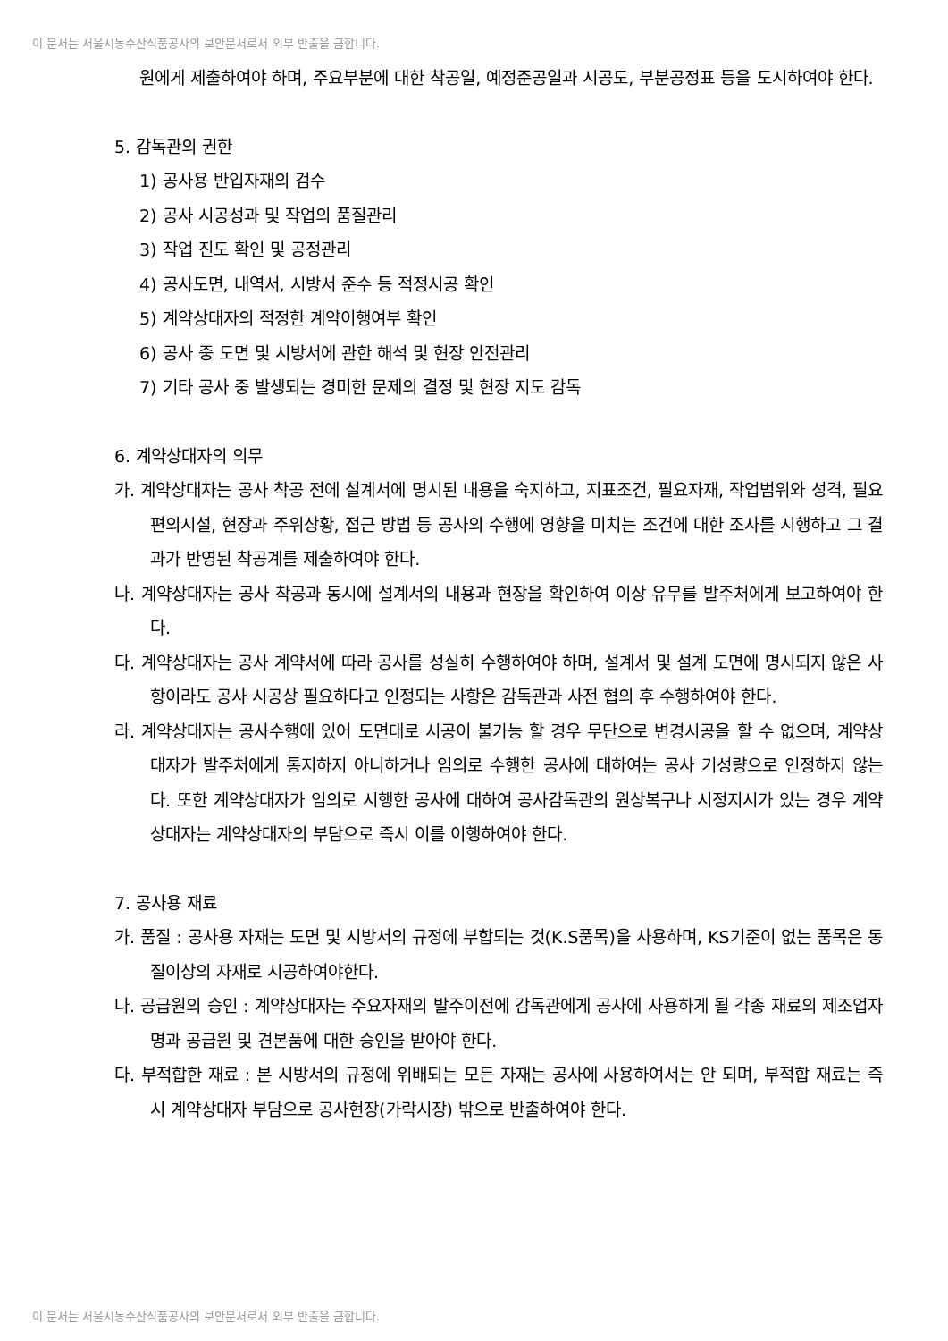이 문서는 서울시농수산식품공사의 보안문서로서 외부 반출을 금합니다.
원에게 제출하여야 하며, 주요부분에 대한 착공일, 예정준공일과 시공도, 부분공정표 등을 도시하여야 한다.
5. 감독관의 권한
1) 공사용 반입자재의 검수
2) 공사 시공성과 및 작업의 품질관리
3) 작업 진도 확인 및 공정관리
4) 공사도면, 내역서, 시방서 준수 등 적정시공 확인
5) 계약상대자의 적정한 계약이행여부 확인
6) 공사 중 도면 및 시방서에 관한 해석 및 현장 안전관리
7) 기타 공사 중 발생되는 경미한 문제의 결정 및 현장 지도 감독
6. 계약상대자의 의무
가. 계약상대자는 공사 착공 전에 설계서에 명시된 내용을 숙지하고, 지표조건, 필요자재, 작업범위와 성격, 필요 편의시설, 현장과 주위상황, 접근 방법 등 공사의 수행에 영향을 미치는 조건에 대한 조사를 시행하고 그 결과가 반영된 착공계를 제출하여야 한다.
나. 계약상대자는 공사 착공과 동시에 설계서의 내용과 현장을 확인하여 이상 유무를 발주처에게 보고하여야 한다.
다. 계약상대자는 공사 계약서에 따라 공사를 성실히 수행하여야 하며, 설계서 및 설계 도면에 명시되지 않은 사항이라도 공사 시공상 필요하다고 인정되는 사항은 감독관과 사전 협의 후 수행하여야 한다.
라. 계약상대자는 공사수행에 있어 도면대로 시공이 불가능 할 경우 무단으로 변경시공을 할 수 없으며, 계약상대자가 발주처에게 통지하지 아니하거나 임의로 수행한 공사에 대하여는 공사 기성량으로 인정하지 않는다. 또한 계약상대자가 임의로 시행한 공사에 대하여 공사감독관의 원상복구나 시정지시가 있는 경우 계약상대자는 계약상대자의 부담으로 즉시 이를 이행하여야 한다.
7. 공사용 재료
가. 품질 : 공사용 자재는 도면 및 시방서의 규정에 부합되는 것(K.S품목)을 사용하며, KS기준이 없는 품목은 동질이상의 자재로 시공하여야한다.
나. 공급원의 승인 : 계약상대자는 주요자재의 발주이전에 감독관에게 공사에 사용하게 될 각종 재료의 제조업자명과 공급원 및 견본품에 대한 승인을 받아야 한다.
다. 부적합한 재료 : 본 시방서의 규정에 위배되는 모든 자재는 공사에 사용하여서는 안 되며, 부적합 재료는 즉시 계약상대자 부담으로 공사현장(가락시장) 밖으로 반출하여야 한다.
이 문서는 서울시농수산식품공사의 보안문서로서 외부 반출을 금합니다.